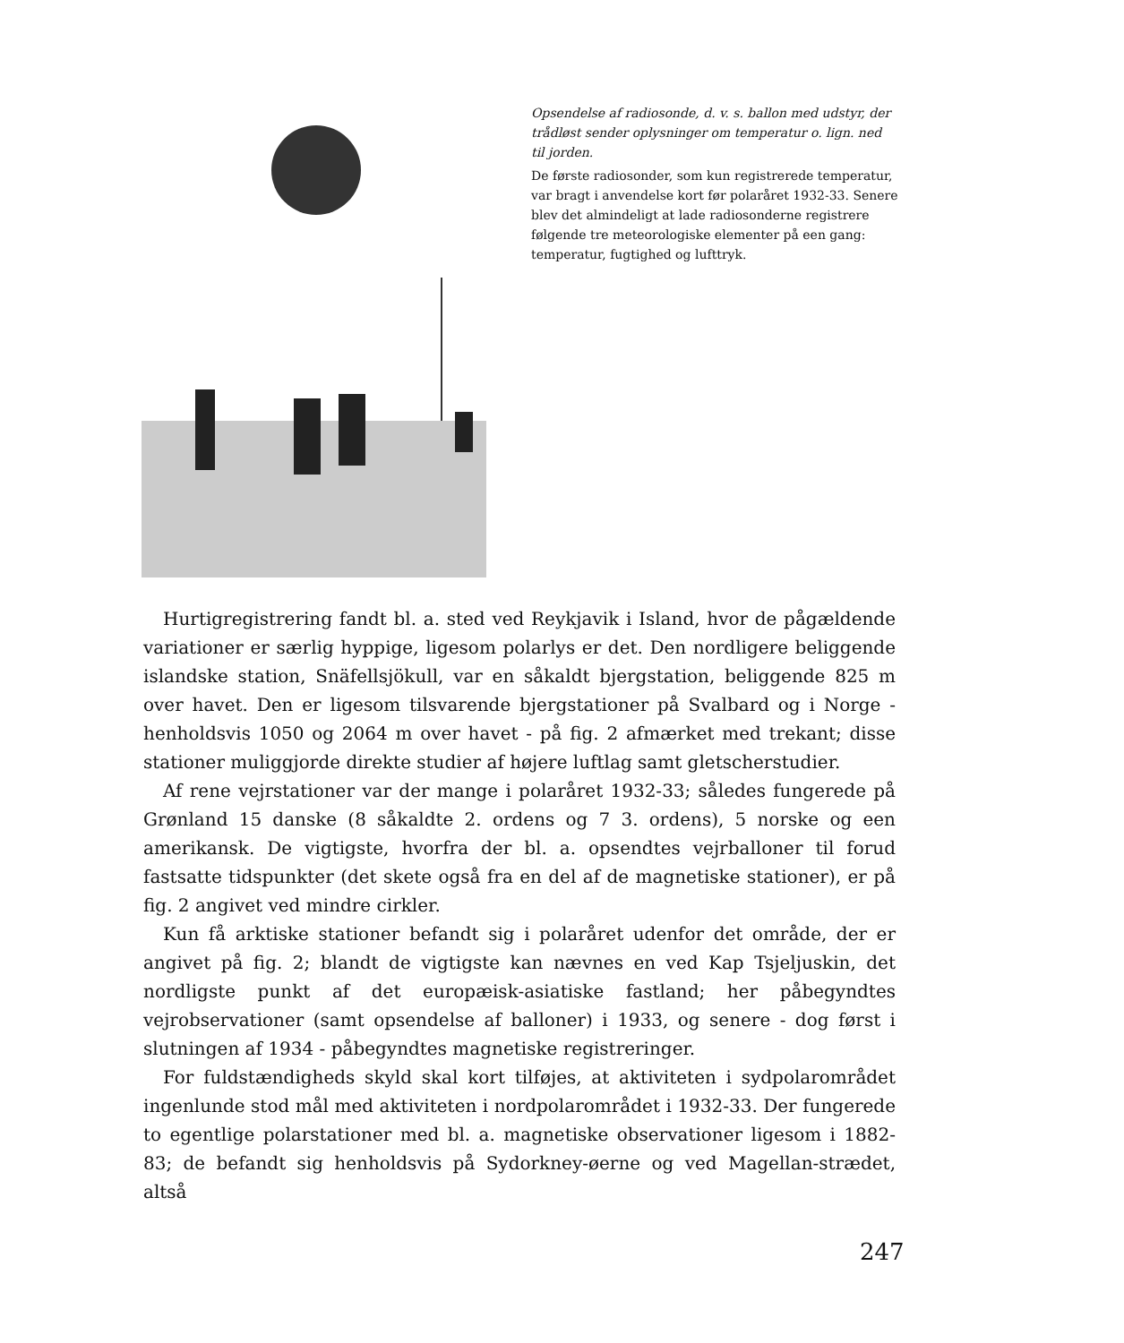Opsendelse af radiosonde, d. v. s. ballon med udstyr, der trådløst sender oplysninger om temperatur o. lign. ned til jorden.
De første radiosonder, som kun registrerede temperatur, var bragt i anvendelse kort før polaråret 1932-33. Senere blev det almindeligt at lade radiosonderne registrere følgende tre meteorologiske elementer på een gang: temperatur, fugtighed og lufttryk.
Hurtigregistrering fandt bl. a. sted ved Reykjavik i Island, hvor de pågældende variationer er særlig hyppige, ligesom polarlys er det. Den nordligere beliggende islandske station, Snäfellsjökull, var en såkaldt bjergstation, beliggende 825 m over havet. Den er ligesom tilsvarende bjergstationer på Svalbard og i Norge - henholdsvis 1050 og 2064 m over havet - på fig. 2 afmærket med trekant; disse stationer muliggjorde direkte studier af højere luftlag samt gletscherstudier.
Af rene vejrstationer var der mange i polaråret 1932-33; således fungerede på Grønland 15 danske (8 såkaldte 2. ordens og 7 3. ordens), 5 norske og een amerikansk. De vigtigste, hvorfra der bl. a. opsendtes vejrballoner til forud fastsatte tidspunkter (det skete også fra en del af de magnetiske stationer), er på fig. 2 angivet ved mindre cirkler.
Kun få arktiske stationer befandt sig i polaråret udenfor det område, der er angivet på fig. 2; blandt de vigtigste kan nævnes en ved Kap Tsjeljuskin, det nordligste punkt af det europæisk-asiatiske fastland; her påbegyndtes vejrobservationer (samt opsendelse af balloner) i 1933, og senere - dog først i slutningen af 1934 - påbegyndtes magnetiske registreringer.
For fuldstændigheds skyld skal kort tilføjes, at aktiviteten i sydpolarområdet ingenlunde stod mål med aktiviteten i nordpolarområdet i 1932-33. Der fungerede to egentlige polarstationer med bl. a. magnetiske observationer ligesom i 1882-83; de befandt sig henholdsvis på Sydorkney-øerne og ved Magellan-strædet, altså
247